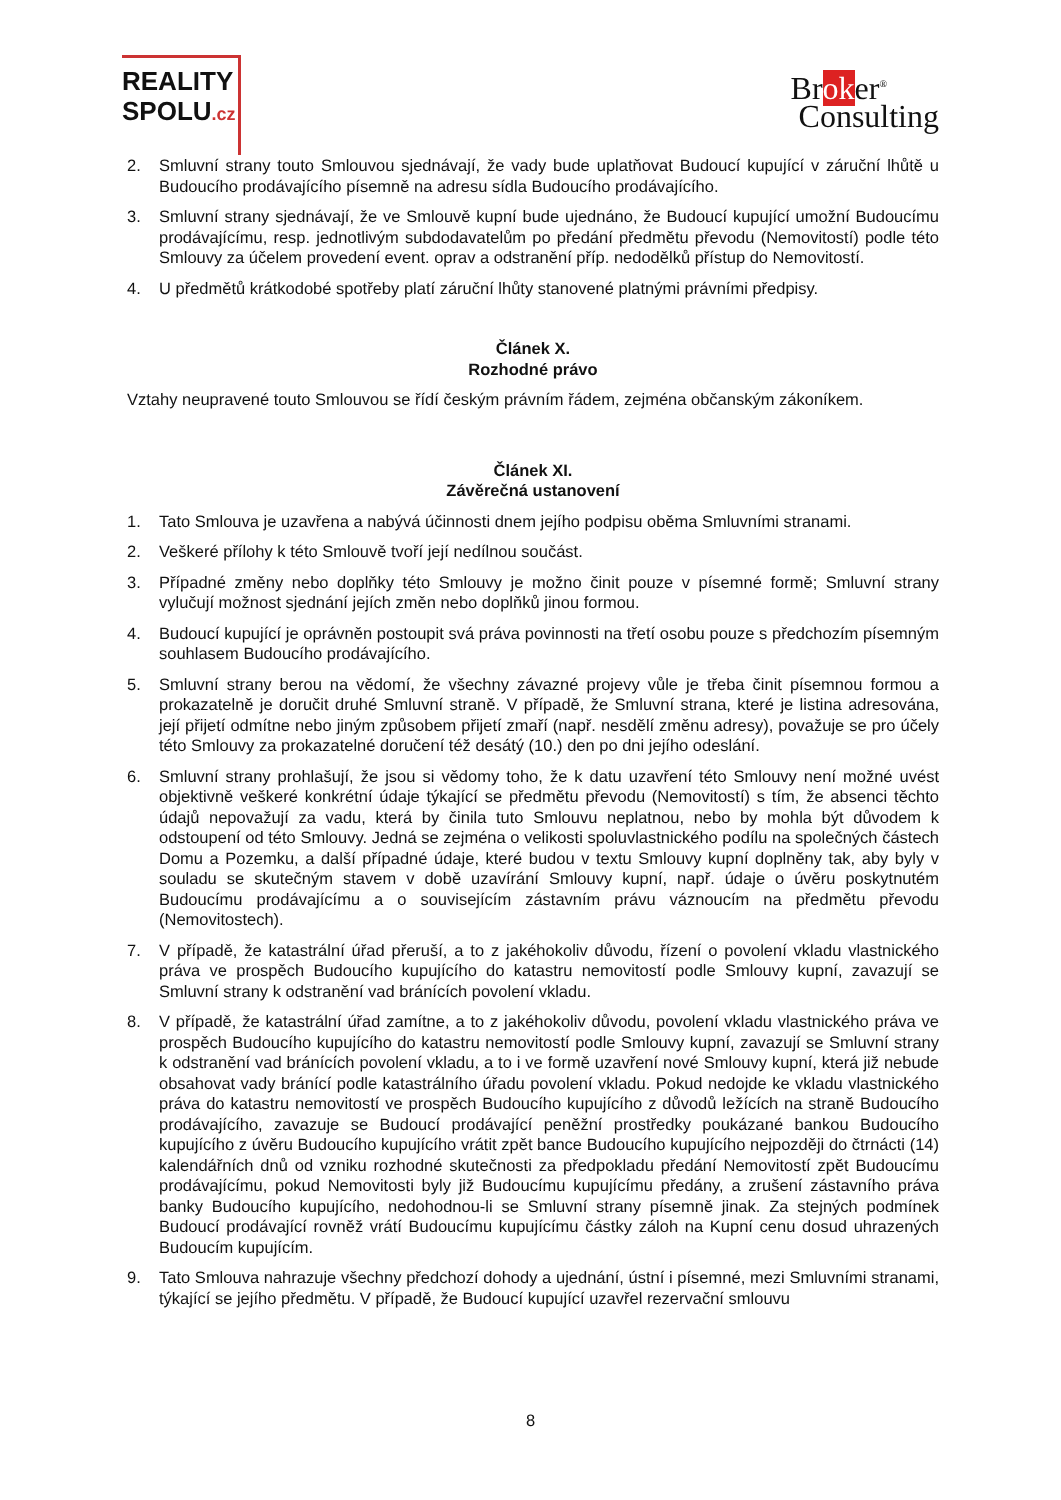REALITY
SPOLU.cz
Broker<sup>®</sup>
Consulting
2. Smluvní strany touto Smlouvou sjednávají, že vady bude uplatňovat Budoucí kupující v záruční lhůtě u Budoucího prodávajícího písemně na adresu sídla Budoucího prodávajícího.
3. Smluvní strany sjednávají, že ve Smlouvě kupní bude ujednáno, že Budoucí kupující umožní Budoucímu prodávajícímu, resp. jednotlivým subdodavatelům po předání předmětu převodu (Nemovitostí) podle této Smlouvy za účelem provedení event. oprav a odstranění příp. nedodělků přístup do Nemovitostí.
4. U předmětů krátkodobé spotřeby platí záruční lhůty stanovené platnými právními předpisy.
Článek X.
Rozhodné právo
Vztahy neupravené touto Smlouvou se řídí českým právním řádem, zejména občanským zákoníkem.
Článek XI.
Závěrečná ustanovení
1. Tato Smlouva je uzavřena a nabývá účinnosti dnem jejího podpisu oběma Smluvními stranami.
2. Veškeré přílohy k této Smlouvě tvoří její nedílnou součást.
3. Případné změny nebo doplňky této Smlouvy je možno činit pouze v písemné formě; Smluvní strany vylučují možnost sjednání jejích změn nebo doplňků jinou formou.
4. Budoucí kupující je oprávněn postoupit svá práva povinnosti na třetí osobu pouze s předchozím písemným souhlasem Budoucího prodávajícího.
5. Smluvní strany berou na vědomí, že všechny závazné projevy vůle je třeba činit písemnou formou a prokazatelně je doručit druhé Smluvní straně. V případě, že Smluvní strana, které je listina adresována, její přijetí odmítne nebo jiným způsobem přijetí zmaří (např. nesdělí změnu adresy), považuje se pro účely této Smlouvy za prokazatelné doručení též desátý (10.) den po dni jejího odeslání.
6. Smluvní strany prohlašují, že jsou si vědomy toho, že k datu uzavření této Smlouvy není možné uvést objektivně veškeré konkrétní údaje týkající se předmětu převodu (Nemovitostí) s tím, že absenci těchto údajů nepovažují za vadu, která by činila tuto Smlouvu neplatnou, nebo by mohla být důvodem k odstoupení od této Smlouvy. Jedná se zejména o velikosti spoluvlastnického podílu na společných částech Domu a Pozemku, a další případné údaje, které budou v textu Smlouvy kupní doplněny tak, aby byly v souladu se skutečným stavem v době uzavírání Smlouvy kupní, např. údaje o úvěru poskytnutém Budoucímu prodávajícímu a o souvisejícím zástavním právu váznoucím na předmětu převodu (Nemovitostech).
7. V případě, že katastrální úřad přeruší, a to z jakéhokoliv důvodu, řízení o povolení vkladu vlastnického práva ve prospěch Budoucího kupujícího do katastru nemovitostí podle Smlouvy kupní, zavazují se Smluvní strany k odstranění vad bránících povolení vkladu.
8. V případě, že katastrální úřad zamítne, a to z jakéhokoliv důvodu, povolení vkladu vlastnického práva ve prospěch Budoucího kupujícího do katastru nemovitostí podle Smlouvy kupní, zavazují se Smluvní strany k odstranění vad bránících povolení vkladu, a to i ve formě uzavření nové Smlouvy kupní, která již nebude obsahovat vady bránící podle katastrálního úřadu povolení vkladu. Pokud nedojde ke vkladu vlastnického práva do katastru nemovitostí ve prospěch Budoucího kupujícího z důvodů ležících na straně Budoucího prodávajícího, zavazuje se Budoucí prodávající peněžní prostředky poukázané bankou Budoucího kupujícího z úvěru Budoucího kupujícího vrátit zpět bance Budoucího kupujícího nejpozději do čtrnácti (14) kalendářních dnů od vzniku rozhodné skutečnosti za předpokladu předání Nemovitostí zpět Budoucímu prodávajícímu, pokud Nemovitosti byly již Budoucímu kupujícímu předány, a zrušení zástavního práva banky Budoucího kupujícího, nedohodnou-li se Smluvní strany písemně jinak. Za stejných podmínek Budoucí prodávající rovněž vrátí Budoucímu kupujícímu částky záloh na Kupní cenu dosud uhrazených Budoucím kupujícím.
9. Tato Smlouva nahrazuje všechny předchozí dohody a ujednání, ústní i písemné, mezi Smluvními stranami, týkající se jejího předmětu. V případě, že Budoucí kupující uzavřel rezervační smlouvu
8